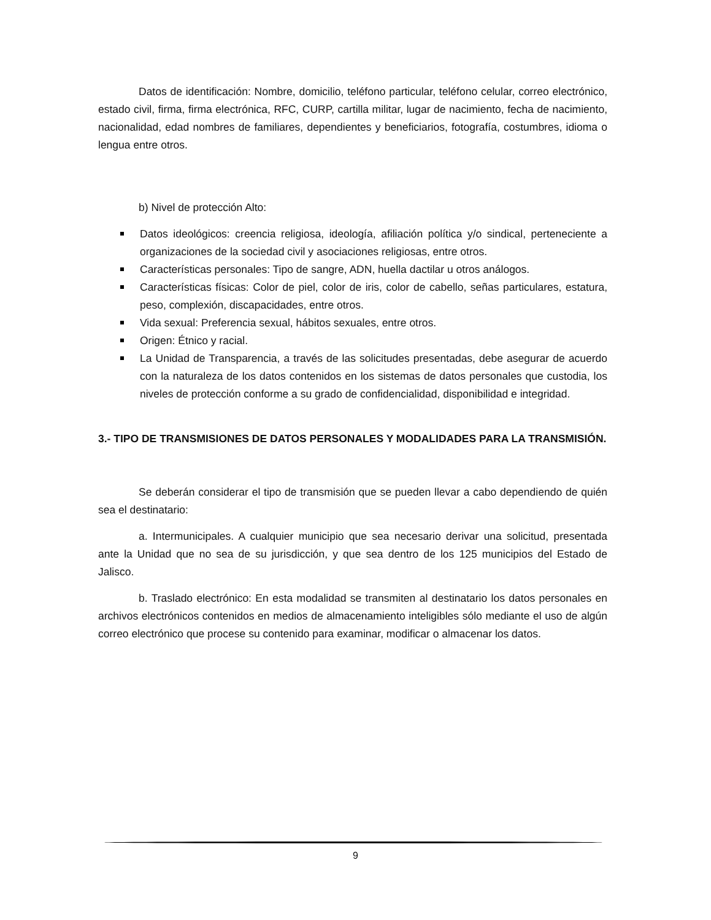Datos de identificación: Nombre, domicilio, teléfono particular, teléfono celular, correo electrónico, estado civil, firma, firma electrónica, RFC, CURP, cartilla militar, lugar de nacimiento, fecha de nacimiento, nacionalidad, edad nombres de familiares, dependientes y beneficiarios, fotografía, costumbres, idioma o lengua entre otros.
b) Nivel de protección Alto:
Datos ideológicos: creencia religiosa, ideología, afiliación política y/o sindical, perteneciente a organizaciones de la sociedad civil y asociaciones religiosas, entre otros.
Características personales: Tipo de sangre, ADN, huella dactilar u otros análogos.
Características físicas: Color de piel, color de iris, color de cabello, señas particulares, estatura, peso, complexión, discapacidades, entre otros.
Vida sexual: Preferencia sexual, hábitos sexuales, entre otros.
Origen: Étnico y racial.
La Unidad de Transparencia, a través de las solicitudes presentadas, debe asegurar de acuerdo con la naturaleza de los datos contenidos en los sistemas de datos personales que custodia, los niveles de protección conforme a su grado de confidencialidad, disponibilidad e integridad.
3.- TIPO DE TRANSMISIONES DE DATOS PERSONALES Y MODALIDADES PARA LA TRANSMISIÓN.
Se deberán considerar el tipo de transmisión que se pueden llevar a cabo dependiendo de quién sea el destinatario:
a. Intermunicipales. A cualquier municipio que sea necesario derivar una solicitud, presentada ante la Unidad que no sea de su jurisdicción, y que sea dentro de los 125 municipios del Estado de Jalisco.
b. Traslado electrónico: En esta modalidad se transmiten al destinatario los datos personales en archivos electrónicos contenidos en medios de almacenamiento inteligibles sólo mediante el uso de algún correo electrónico que procese su contenido para examinar, modificar o almacenar los datos.
9